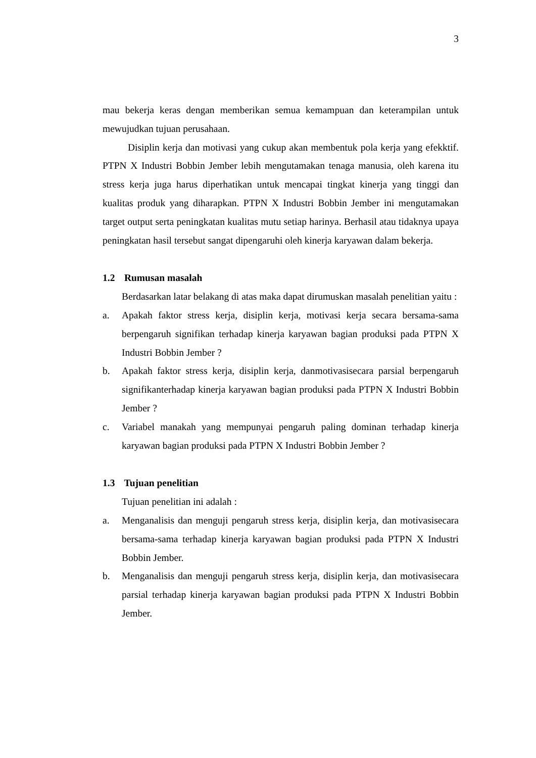3
mau bekerja keras dengan memberikan semua kemampuan dan keterampilan untuk mewujudkan tujuan perusahaan.
Disiplin kerja dan motivasi yang cukup akan membentuk pola kerja yang efekktif. PTPN X Industri Bobbin Jember lebih mengutamakan tenaga manusia, oleh karena itu stress kerja juga harus diperhatikan untuk mencapai tingkat kinerja yang tinggi dan kualitas produk yang diharapkan. PTPN X Industri Bobbin Jember ini mengutamakan target output serta peningkatan kualitas mutu setiap harinya. Berhasil atau tidaknya upaya peningkatan hasil tersebut sangat dipengaruhi oleh kinerja karyawan dalam bekerja.
1.2 Rumusan masalah
Berdasarkan latar belakang di atas maka dapat dirumuskan masalah penelitian yaitu :
a. Apakah faktor stress kerja, disiplin kerja, motivasi kerja secara bersama-sama berpengaruh signifikan terhadap kinerja karyawan bagian produksi pada PTPN X Industri Bobbin Jember ?
b. Apakah faktor stress kerja, disiplin kerja, danmotivasisecara parsial berpengaruh signifikanterhadap kinerja karyawan bagian produksi pada PTPN X Industri Bobbin Jember ?
c. Variabel manakah yang mempunyai pengaruh paling dominan terhadap kinerja karyawan bagian produksi pada PTPN X Industri Bobbin Jember ?
1.3 Tujuan penelitian
Tujuan penelitian ini adalah :
a. Menganalisis dan menguji pengaruh stress kerja, disiplin kerja, dan motivasisecara bersama-sama terhadap kinerja karyawan bagian produksi pada PTPN X Industri Bobbin Jember.
b. Menganalisis dan menguji pengaruh stress kerja, disiplin kerja, dan motivasisecara parsial terhadap kinerja karyawan bagian produksi pada PTPN X Industri Bobbin Jember.